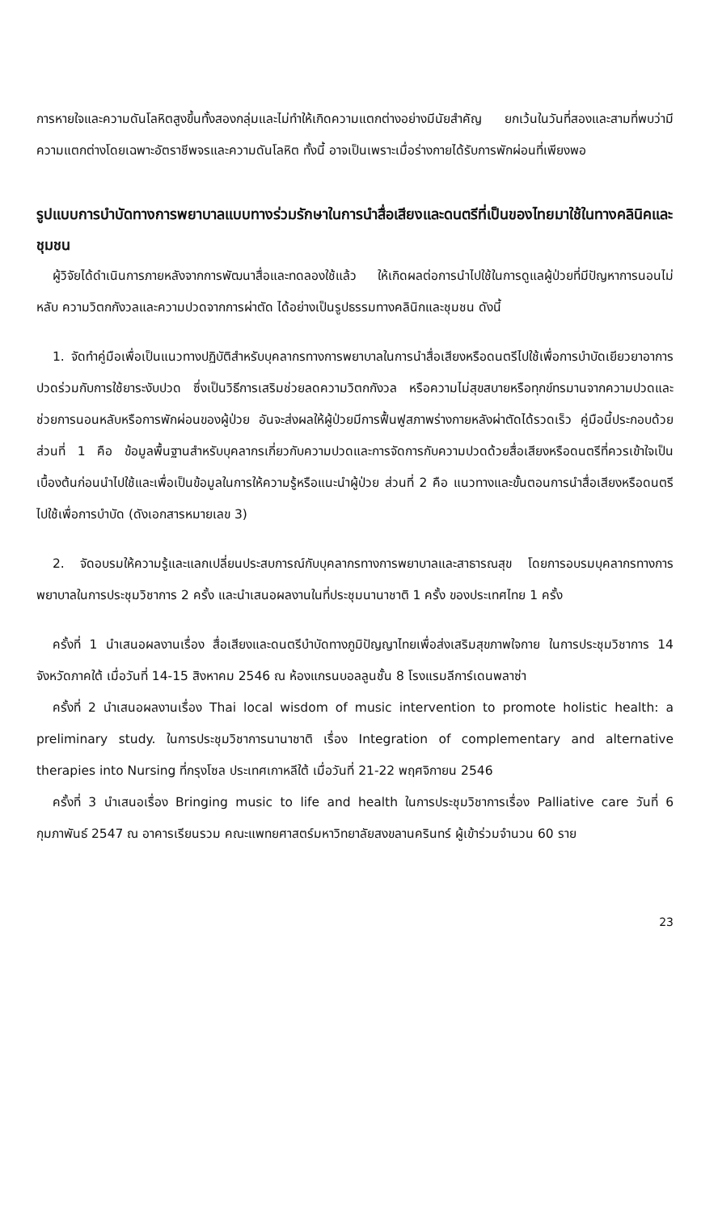การหายใจและความดันโลหิตสูงขึ้นทั้งสองกลุ่มและไม่ทำให้เกิดความแตกต่างอย่างมีนัยสำคัญ ยกเว้นในวันที่สองและสามที่พบว่ามีความแตกต่างโดยเฉพาะอัตราชีพจรและความดันโลหิต ทั้งนี้ อาจเป็นเพราะเมื่อร่างกายได้รับการพักผ่อนที่เพียงพอ
รูปแบบการบำบัดทางการพยาบาลแบบทางร่วมรักษาในการนำสื่อเสียงและดนตรีที่เป็นของไทยมาใช้ในทางคลินิคและชุมชน
ผู้วิจัยได้ดำเนินการภายหลังจากการพัฒนาสื่อและทดลองใช้แล้ว ให้เกิดผลต่อการนำไปใช้ในการดูแลผู้ป่วยที่มีปัญหาการนอนไม่หลับ ความวิตกกังวลและความปวดจากการผ่าตัด ได้อย่างเป็นรูปธรรมทางคลินิกและชุมชน ดังนี้
1. จัดทำคู่มือเพื่อเป็นแนวทางปฏิบัติสำหรับบุคลากรทางการพยาบาลในการนำสื่อเสียงหรือดนตรีไปใช้เพื่อการบำบัดเยียวยาอาการปวดร่วมกับการใช้ยาระงับปวด ซึ่งเป็นวิธีการเสริมช่วยลดความวิตกกังวล หรือความไม่สุขสบายหรือทุกข์ทรมานจากความปวดและช่วยการนอนหลับหรือการพักผ่อนของผู้ป่วย อันจะส่งผลให้ผู้ป่วยมีการฟื้นฟูสภาพร่างกายหลังผ่าตัดได้รวดเร็ว คู่มือนี้ประกอบด้วยส่วนที่ 1 คือ ข้อมูลพื้นฐานสำหรับบุคลากรเกี่ยวกับความปวดและการจัดการกับความปวดด้วยสื่อเสียงหรือดนตรีที่ควรเข้าใจเป็นเบื้องต้นก่อนนำไปใช้และเพื่อเป็นข้อมูลในการให้ความรู้หรือแนะนำผู้ป่วย ส่วนที่ 2 คือ แนวทางและขั้นตอนการนำสื่อเสียงหรือดนตรีไปใช้เพื่อการบำบัด (ดังเอกสารหมายเลข 3)
2. จัดอบรมให้ความรู้และแลกเปลี่ยนประสบการณ์กับบุคลากรทางการพยาบาลและสาธารณสุข โดยการอบรมบุคลากรทางการพยาบาลในการประชุมวิชาการ 2 ครั้ง และนำเสนอผลงานในที่ประชุมนานาชาติ 1 ครั้ง ของประเทศไทย 1 ครั้ง
ครั้งที่ 1 นำเสนอผลงานเรื่อง สื่อเสียงและดนตรีบำบัดทางภูมิปัญญาไทยเพื่อส่งเสริมสุขภาพใจกาย ในการประชุมวิชาการ 14 จังหวัดภาคใต้ เมื่อวันที่ 14-15 สิงหาคม 2546 ณ ห้องแกรนบอลลูนชั้น 8 โรงแรมลีการ์เดนพลาซ่า
ครั้งที่ 2 นำเสนอผลงานเรื่อง Thai local wisdom of music intervention to promote holistic health: a preliminary study. ในการประชุมวิชาการนานาชาติ เรื่อง Integration of complementary and alternative therapies into Nursing ที่กรุงโซล ประเทศเกาหลีใต้ เมื่อวันที่ 21-22 พฤศจิกายน 2546
ครั้งที่ 3 นำเสนอเรื่อง Bringing music to life and health ในการประชุมวิชาการเรื่อง Palliative care วันที่ 6 กุมภาพันธ์ 2547 ณ อาคารเรียนรวม คณะแพทยศาสตร์มหาวิทยาลัยสงขลานครินทร์ ผู้เข้าร่วมจำนวน 60 ราย
23